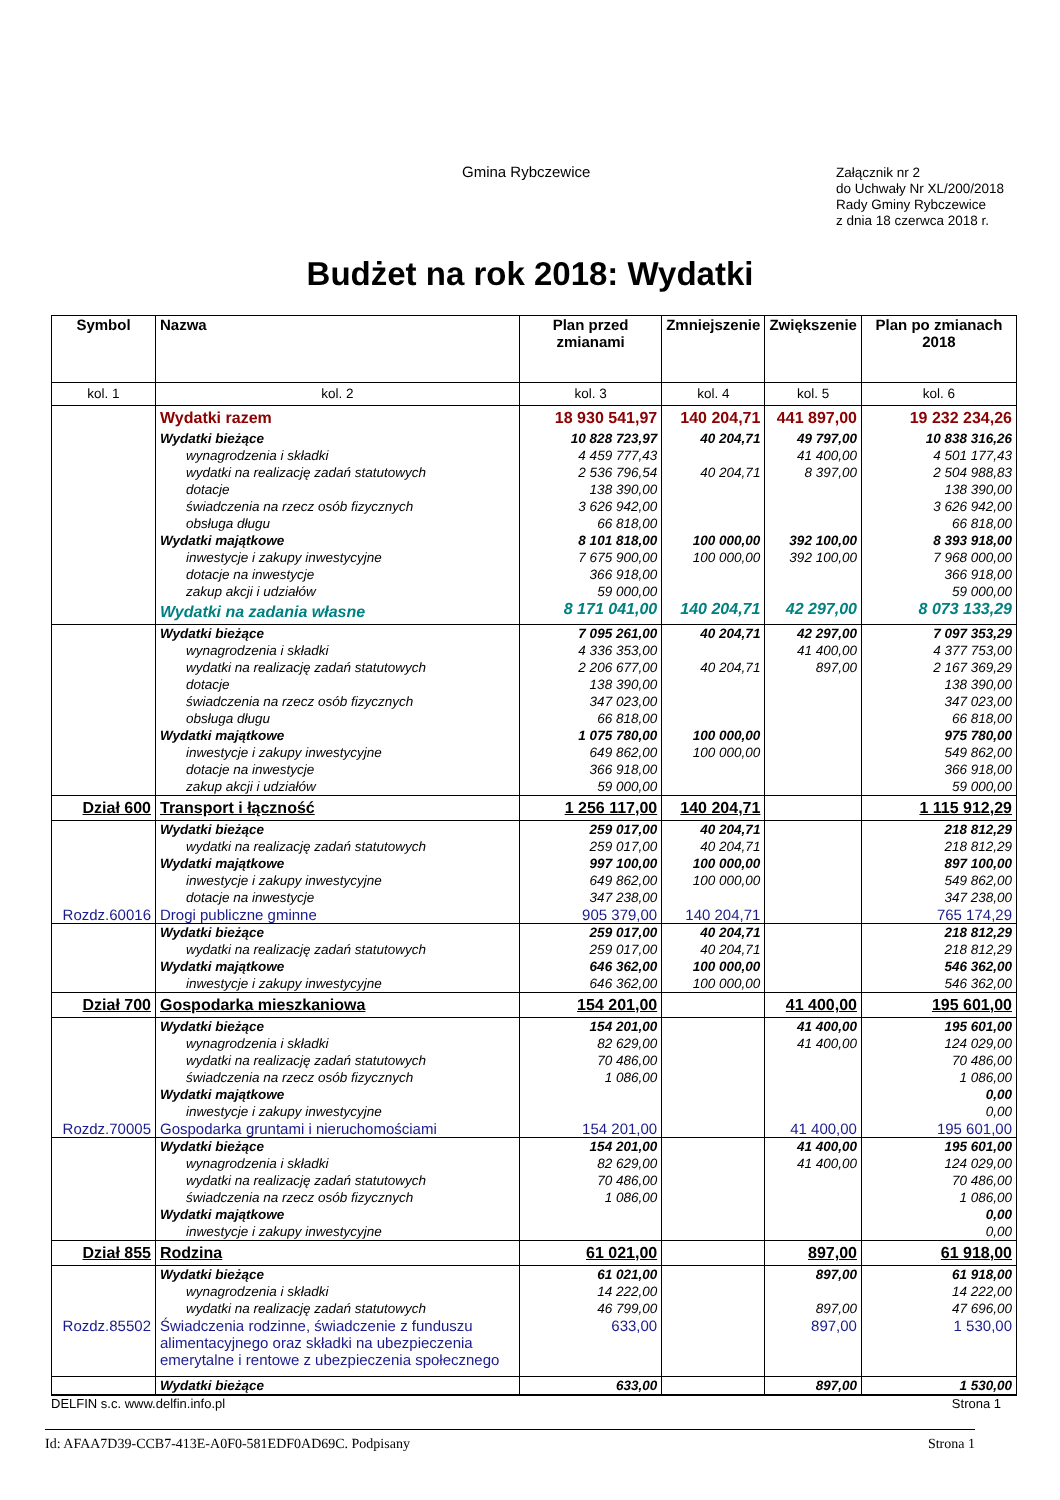Gmina Rybczewice
Załącznik nr 2
do Uchwały Nr XL/200/2018
Rady Gminy Rybczewice
z dnia 18 czerwca 2018 r.
Budżet na rok 2018: Wydatki
| Symbol | Nazwa | Plan przed zmianami | Zmniejszenie | Zwiększenie | Plan po zmianach 2018 |
| --- | --- | --- | --- | --- | --- |
| kol. 1 | kol. 2 | kol. 3 | kol. 4 | kol. 5 | kol. 6 |
| | Wydatki razem | 18 930 541,97 | 140 204,71 | 441 897,00 | 19 232 234,26 |
| | Wydatki bieżące | 10 828 723,97 | 40 204,71 | 49 797,00 | 10 838 316,26 |
| | wynagrodzenia i składki | 4 459 777,43 | | 41 400,00 | 4 501 177,43 |
| | wydatki na realizację zadań statutowych | 2 536 796,54 | 40 204,71 | 8 397,00 | 2 504 988,83 |
| | dotacje | 138 390,00 | | | 138 390,00 |
| | świadczenia na rzecz osób fizycznych | 3 626 942,00 | | | 3 626 942,00 |
| | obsługa długu | 66 818,00 | | | 66 818,00 |
| | Wydatki majątkowe | 8 101 818,00 | 100 000,00 | 392 100,00 | 8 393 918,00 |
| | inwestycje i zakupy inwestycyjne | 7 675 900,00 | 100 000,00 | 392 100,00 | 7 968 000,00 |
| | dotacje na inwestycje | 366 918,00 | | | 366 918,00 |
| | zakup akcji i udziałów | 59 000,00 | | | 59 000,00 |
| | Wydatki na zadania własne | 8 171 041,00 | 140 204,71 | 42 297,00 | 8 073 133,29 |
| | Wydatki bieżące | 7 095 261,00 | 40 204,71 | 42 297,00 | 7 097 353,29 |
| | wynagrodzenia i składki | 4 336 353,00 | | 41 400,00 | 4 377 753,00 |
| | wydatki na realizację zadań statutowych | 2 206 677,00 | 40 204,71 | 897,00 | 2 167 369,29 |
| | dotacje | 138 390,00 | | | 138 390,00 |
| | świadczenia na rzecz osób fizycznych | 347 023,00 | | | 347 023,00 |
| | obsługa długu | 66 818,00 | | | 66 818,00 |
| | Wydatki majątkowe | 1 075 780,00 | 100 000,00 | | 975 780,00 |
| | inwestycje i zakupy inwestycyjne | 649 862,00 | 100 000,00 | | 549 862,00 |
| | dotacje na inwestycje | 366 918,00 | | | 366 918,00 |
| | zakup akcji i udziałów | 59 000,00 | | | 59 000,00 |
| Dział 600 | Transport i łączność | 1 256 117,00 | 140 204,71 | | 1 115 912,29 |
| | Wydatki bieżące | 259 017,00 | 40 204,71 | | 218 812,29 |
| | wydatki na realizację zadań statutowych | 259 017,00 | 40 204,71 | | 218 812,29 |
| | Wydatki majątkowe | 997 100,00 | 100 000,00 | | 897 100,00 |
| | inwestycje i zakupy inwestycyjne | 649 862,00 | 100 000,00 | | 549 862,00 |
| | dotacje na inwestycje | 347 238,00 | | | 347 238,00 |
| Rozdz.60016 | Drogi publiczne gminne | 905 379,00 | 140 204,71 | | 765 174,29 |
| | Wydatki bieżące | 259 017,00 | 40 204,71 | | 218 812,29 |
| | wydatki na realizację zadań statutowych | 259 017,00 | 40 204,71 | | 218 812,29 |
| | Wydatki majątkowe | 646 362,00 | 100 000,00 | | 546 362,00 |
| | inwestycje i zakupy inwestycyjne | 646 362,00 | 100 000,00 | | 546 362,00 |
| Dział 700 | Gospodarka mieszkaniowa | 154 201,00 | | 41 400,00 | 195 601,00 |
| | Wydatki bieżące | 154 201,00 | | 41 400,00 | 195 601,00 |
| | wynagrodzenia i składki | 82 629,00 | | 41 400,00 | 124 029,00 |
| | wydatki na realizację zadań statutowych | 70 486,00 | | | 70 486,00 |
| | świadczenia na rzecz osób fizycznych | 1 086,00 | | | 1 086,00 |
| | Wydatki majątkowe | | | | 0,00 |
| | inwestycje i zakupy inwestycyjne | | | | 0,00 |
| Rozdz.70005 | Gospodarka gruntami i nieruchomościami | 154 201,00 | | 41 400,00 | 195 601,00 |
| | Wydatki bieżące | 154 201,00 | | 41 400,00 | 195 601,00 |
| | wynagrodzenia i składki | 82 629,00 | | 41 400,00 | 124 029,00 |
| | wydatki na realizację zadań statutowych | 70 486,00 | | | 70 486,00 |
| | świadczenia na rzecz osób fizycznych | 1 086,00 | | | 1 086,00 |
| | Wydatki majątkowe | | | | 0,00 |
| | inwestycje i zakupy inwestycyjne | | | | 0,00 |
| Dział 855 | Rodzina | 61 021,00 | | 897,00 | 61 918,00 |
| | Wydatki bieżące | 61 021,00 | | 897,00 | 61 918,00 |
| | wynagrodzenia i składki | 14 222,00 | | | 14 222,00 |
| | wydatki na realizację zadań statutowych | 46 799,00 | | 897,00 | 47 696,00 |
| Rozdz.85502 | Świadczenia rodzinne, świadczenie z funduszu alimentacyjnego oraz składki na ubezpieczenia emerytalne i rentowe z ubezpieczenia społecznego | 633,00 | | 897,00 | 1 530,00 |
| | Wydatki bieżące | 633,00 | | 897,00 | 1 530,00 |
DELFIN s.c. www.delfin.info.pl Strona 1
Id: AFAA7D39-CCB7-413E-A0F0-581EDF0AD69C. Podpisany Strona 1